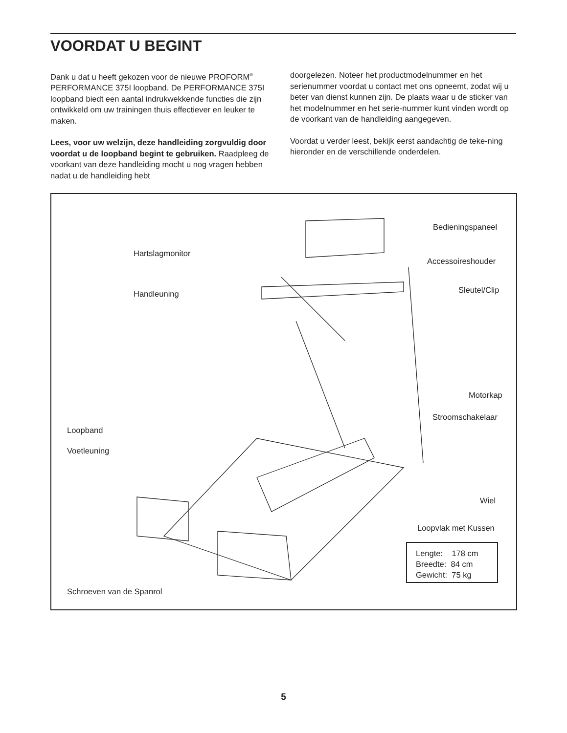VOORDAT U BEGINT
Dank u dat u heeft gekozen voor de nieuwe PROFORM<sup>®</sup> PERFORMANCE 375I loopband. De PERFORMANCE 375I loopband biedt een aantal indrukwekkende functies die zijn ontwikkeld om uw trainingen thuis effectiever en leuker te maken.
Lees, voor uw welzijn, deze handleiding zorgvuldig door voordat u de loopband begint te gebruiken. Raadpleeg de voorkant van deze handleiding mocht u nog vragen hebben nadat u de handleiding hebt
doorgelezen. Noteer het productmodelnummer en het serienummer voordat u contact met ons opneemt, zodat wij u beter van dienst kunnen zijn. De plaats waar u de sticker van het modelnummer en het serie-nummer kunt vinden wordt op de voorkant van de handleiding aangegeven.
Voordat u verder leest, bekijk eerst aandachtig de teke-ning hieronder en de verschillende onderdelen.
Bedieningspaneel
Hartslagmonitor
Accessoireshouder
Handleuning Sleutel/Clip
Motorkap
Stroomschakelaar
Loopband
Voetleuning
Wiel
Loopvlak met Kussen
Lengte: 178 cm
Breedte: 84 cm
Gewicht: 75 kg
Schroeven van de Spanrol
5